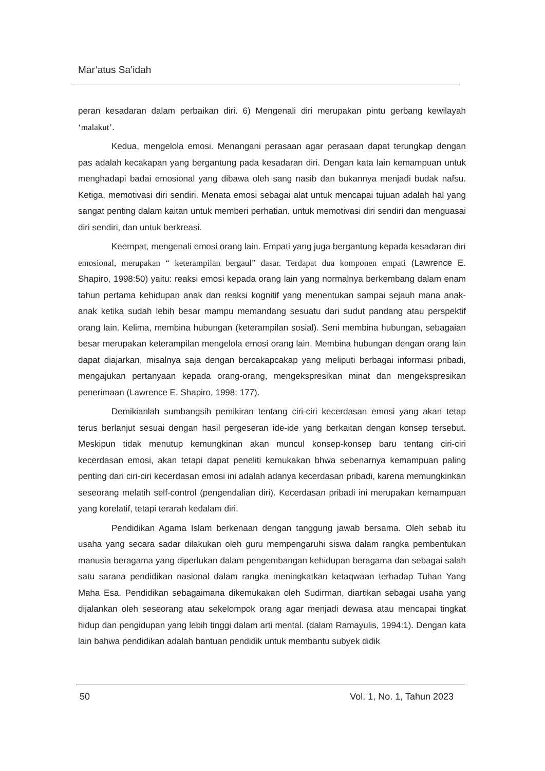Mar’atus Sa’idah
peran kesadaran dalam perbaikan diri. 6) Mengenali diri merupakan pintu gerbang kewilayah ‘malakut’.
Kedua, mengelola emosi. Menangani perasaan agar perasaan dapat terungkap dengan pas adalah kecakapan yang bergantung pada kesadaran diri. Dengan kata lain kemampuan untuk menghadapi badai emosional yang dibawa oleh sang nasib dan bukannya menjadi budak nafsu. Ketiga, memotivasi diri sendiri. Menata emosi sebagai alat untuk mencapai tujuan adalah hal yang sangat penting dalam kaitan untuk memberi perhatian, untuk memotivasi diri sendiri dan menguasai diri sendiri, dan untuk berkreasi.
Keempat, mengenali emosi orang lain. Empati yang juga bergantung kepada kesadaran diri emosional, merupakan “ keterampilan bergaul” dasar. Terdapat dua komponen empati (Lawrence E. Shapiro, 1998:50) yaitu: reaksi emosi kepada orang lain yang normalnya berkembang dalam enam tahun pertama kehidupan anak dan reaksi kognitif yang menentukan sampai sejauh mana anak-anak ketika sudah lebih besar mampu memandang sesuatu dari sudut pandang atau perspektif orang lain. Kelima, membina hubungan (keterampilan sosial). Seni membina hubungan, sebagaian besar merupakan keterampilan mengelola emosi orang lain. Membina hubungan dengan orang lain dapat diajarkan, misalnya saja dengan bercakapcakap yang meliputi berbagai informasi pribadi, mengajukan pertanyaan kepada orang-orang, mengekspresikan minat dan mengekspresikan penerimaan (Lawrence E. Shapiro, 1998: 177).
Demikianlah sumbangsih pemikiran tentang ciri-ciri kecerdasan emosi yang akan tetap terus berlanjut sesuai dengan hasil pergeseran ide-ide yang berkaitan dengan konsep tersebut. Meskipun tidak menutup kemungkinan akan muncul konsep-konsep baru tentang ciri-ciri kecerdasan emosi, akan tetapi dapat peneliti kemukakan bhwa sebenarnya kemampuan paling penting dari ciri-ciri kecerdasan emosi ini adalah adanya kecerdasan pribadi, karena memungkinkan seseorang melatih self-control (pengendalian diri). Kecerdasan pribadi ini merupakan kemampuan yang korelatif, tetapi terarah kedalam diri.
Pendidikan Agama Islam berkenaan dengan tanggung jawab bersama. Oleh sebab itu usaha yang secara sadar dilakukan oleh guru mempengaruhi siswa dalam rangka pembentukan manusia beragama yang diperlukan dalam pengembangan kehidupan beragama dan sebagai salah satu sarana pendidikan nasional dalam rangka meningkatkan ketaqwaan terhadap Tuhan Yang Maha Esa. Pendidikan sebagaimana dikemukakan oleh Sudirman, diartikan sebagai usaha yang dijalankan oleh seseorang atau sekelompok orang agar menjadi dewasa atau mencapai tingkat hidup dan pengidupan yang lebih tinggi dalam arti mental. (dalam Ramayulis, 1994:1). Dengan kata lain bahwa pendidikan adalah bantuan pendidik untuk membantu subyek didik
50 Vol. 1, No. 1, Tahun 2023